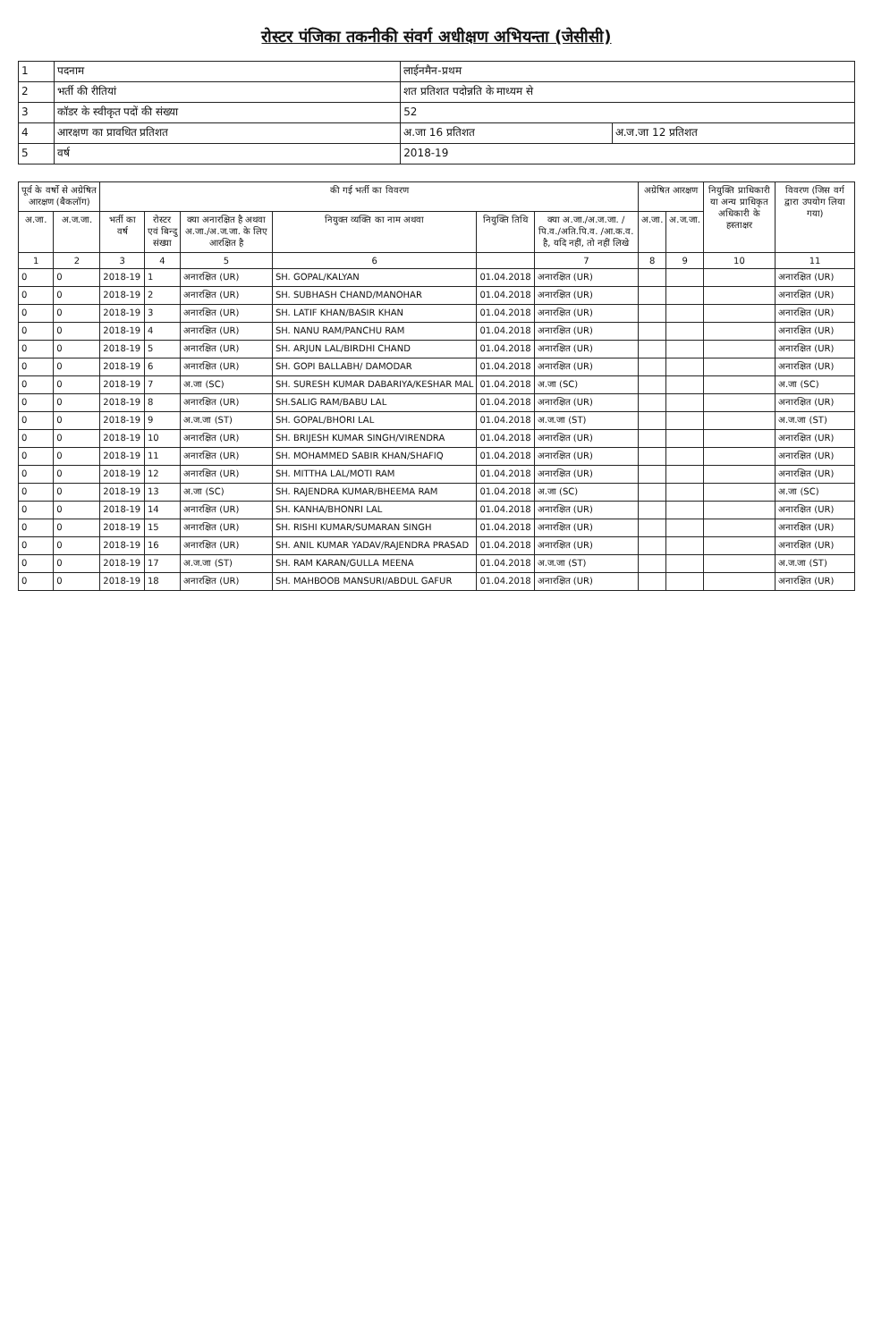रोस्टर पंजिका तकनीकी संवर्ग अधीक्षण अभियन्ता (जेसीसी)
| 1 | पदनाम | लाईनमैन-प्रथम | |
| 2 | भर्ती की रीतियां | शत प्रतिशत पदोन्नति के माध्यम से | |
| 3 | कॉडर के स्वीकृत पदों की संख्या | 52 | |
| 4 | आरक्षण का प्रावधित प्रतिशत | अ.जा 16 प्रतिशत | अ.ज.जा 12 प्रतिशत |
| 5 | वर्ष | 2018-19 | |
| पूर्व के वर्षो से अग्रेषित आरक्षण (बैकलॉग) | | की गई भर्ती का विवरण | | | | | | अग्रेषित आरक्षण | | नियुक्ति प्राधिकारी या अन्य प्राधिकृत अधिकारी के हस्ताक्षर | विवरण (जिस वर्ग द्वारा उपयोग लिया गया) |
| --- | --- | --- | --- | --- | --- | --- | --- | --- | --- | --- | --- |
| अ.जा. | अ.ज.जा. | भर्ती का वर्ष | रोस्टर एवं बिन्दु संख्या | क्या अनारक्षित है अथवा अ.जा./अ.ज.जा. के लिए आरक्षित है | नियुक्त व्यक्ति का नाम अथवा | नियुक्ति तिथि | क्या अ.जा./अ.ज.जा. /पि.व./अति.पि.व. /आ.क.व. है, यदि नहीं, तो नहीं लिखे | अ.जा. | अ.ज.जा. | | |
| 1 | 2 | 3 | 4 | 5 | 6 | | 7 | 8 | 9 | 10 | 11 |
| 0 | 0 | 2018-19 | 1 | अनारक्षित (UR) | SH. GOPAL/KALYAN | 01.04.2018 | अनारक्षित (UR) | | | | अनारक्षित (UR) |
| 0 | 0 | 2018-19 | 2 | अनारक्षित (UR) | SH. SUBHASH CHAND/MANOHAR | 01.04.2018 | अनारक्षित (UR) | | | | अनारक्षित (UR) |
| 0 | 0 | 2018-19 | 3 | अनारक्षित (UR) | SH. LATIF KHAN/BASIR KHAN | 01.04.2018 | अनारक्षित (UR) | | | | अनारक्षित (UR) |
| 0 | 0 | 2018-19 | 4 | अनारक्षित (UR) | SH. NANU RAM/PANCHU RAM | 01.04.2018 | अनारक्षित (UR) | | | | अनारक्षित (UR) |
| 0 | 0 | 2018-19 | 5 | अनारक्षित (UR) | SH. ARJUN LAL/BIRDHI CHAND | 01.04.2018 | अनारक्षित (UR) | | | | अनारक्षित (UR) |
| 0 | 0 | 2018-19 | 6 | अनारक्षित (UR) | SH. GOPI BALLABH/ DAMODAR | 01.04.2018 | अनारक्षित (UR) | | | | अनारक्षित (UR) |
| 0 | 0 | 2018-19 | 7 | अ.जा (SC) | SH. SURESH KUMAR DABARIYA/KESHAR MAL | 01.04.2018 | अ.जा (SC) | | | | अ.जा (SC) |
| 0 | 0 | 2018-19 | 8 | अनारक्षित (UR) | SH.SALIG RAM/BABU LAL | 01.04.2018 | अनारक्षित (UR) | | | | अनारक्षित (UR) |
| 0 | 0 | 2018-19 | 9 | अ.ज.जा (ST) | SH. GOPAL/BHORI LAL | 01.04.2018 | अ.ज.जा (ST) | | | | अ.ज.जा (ST) |
| 0 | 0 | 2018-19 | 10 | अनारक्षित (UR) | SH. BRIJESH KUMAR SINGH/VIRENDRA | 01.04.2018 | अनारक्षित (UR) | | | | अनारक्षित (UR) |
| 0 | 0 | 2018-19 | 11 | अनारक्षित (UR) | SH. MOHAMMED SABIR KHAN/SHAFIQ | 01.04.2018 | अनारक्षित (UR) | | | | अनारक्षित (UR) |
| 0 | 0 | 2018-19 | 12 | अनारक्षित (UR) | SH. MITTHA LAL/MOTI RAM | 01.04.2018 | अनारक्षित (UR) | | | | अनारक्षित (UR) |
| 0 | 0 | 2018-19 | 13 | अ.जा (SC) | SH. RAJENDRA KUMAR/BHEEMA RAM | 01.04.2018 | अ.जा (SC) | | | | अ.जा (SC) |
| 0 | 0 | 2018-19 | 14 | अनारक्षित (UR) | SH. KANHA/BHONRI LAL | 01.04.2018 | अनारक्षित (UR) | | | | अनारक्षित (UR) |
| 0 | 0 | 2018-19 | 15 | अनारक्षित (UR) | SH. RISHI KUMAR/SUMARAN SINGH | 01.04.2018 | अनारक्षित (UR) | | | | अनारक्षित (UR) |
| 0 | 0 | 2018-19 | 16 | अनारक्षित (UR) | SH. ANIL KUMAR YADAV/RAJENDRA PRASAD | 01.04.2018 | अनारक्षित (UR) | | | | अनारक्षित (UR) |
| 0 | 0 | 2018-19 | 17 | अ.ज.जा (ST) | SH. RAM KARAN/GULLA MEENA | 01.04.2018 | अ.ज.जा (ST) | | | | अ.ज.जा (ST) |
| 0 | 0 | 2018-19 | 18 | अनारक्षित (UR) | SH. MAHBOOB MANSURI/ABDUL GAFUR | 01.04.2018 | अनारक्षित (UR) | | | | अनारक्षित (UR) |